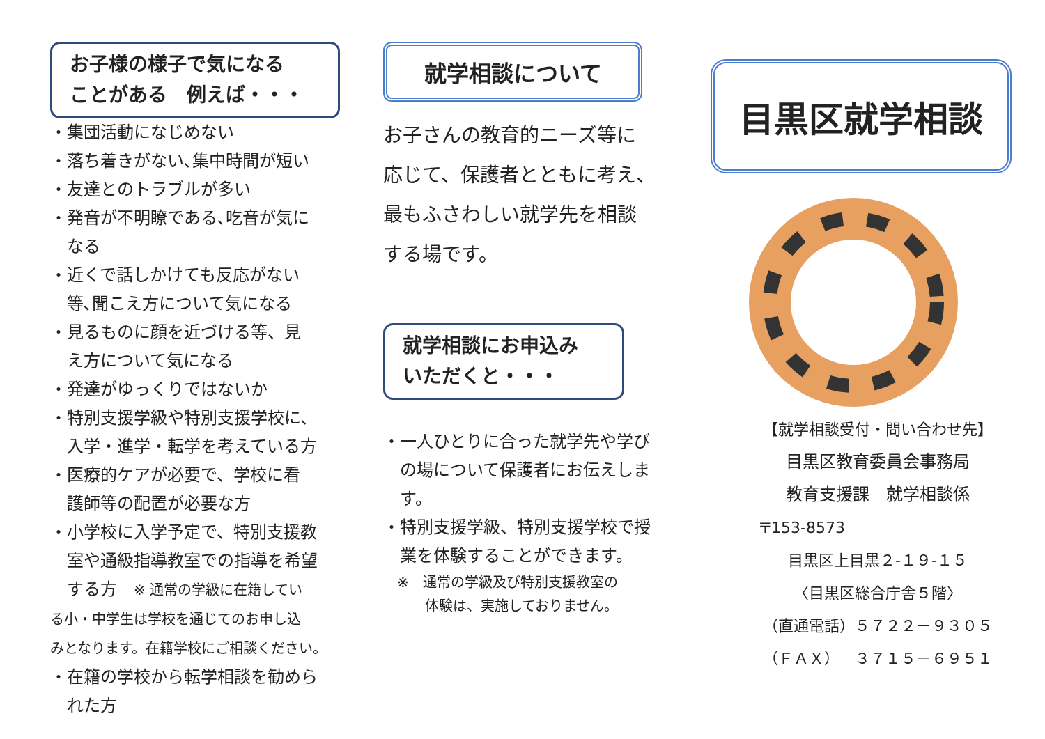お子様の様子で気になる
ことがある　例えば・・・
・集団活動になじめない
・落ち着きがない､集中時間が短い
・友達とのトラブルが多い
・発音が不明瞭である､吃音が気に
　なる
・近くで話しかけても反応がない
　等､聞こえ方について気になる
・見るものに顔を近づける等、見
　え方について気になる
・発達がゆっくりではないか
・特別支援学級や特別支援学校に、
　入学・進学・転学を考えている方
・医療的ケアが必要で、学校に看
　護師等の配置が必要な方
・小学校に入学予定で、特別支援教
　室や通級指導教室での指導を希望
　する方　※ 通常の学級に在籍してい
る小・中学生は学校を通じてのお申し込
みとなります。在籍学校にご相談ください。
・在籍の学校から転学相談を勧めら
　れた方
就学相談について
お子さんの教育的ニーズ等に
応じて、保護者とともに考え、
最もふさわしい就学先を相談
する場です。
就学相談にお申込み
いただくと・・・
・一人ひとりに合った就学先や学び
　の場について保護者にお伝えしま
　す。
・特別支援学級、特別支援学校で授
　業を体験することができます。
　※　通常の学級及び特別支援教室の
　　　体験は、実施しておりません。
目黒区就学相談
【就学相談受付・問い合わせ先】
目黒区教育委員会事務局
教育支援課　就学相談係
〒153-8573
目黒区上目黒２-１９-１５
〈目黒区総合庁舎５階〉
（直通電話）５７２２－９３０５
（ＦＡＸ）　３７１５－６９５１